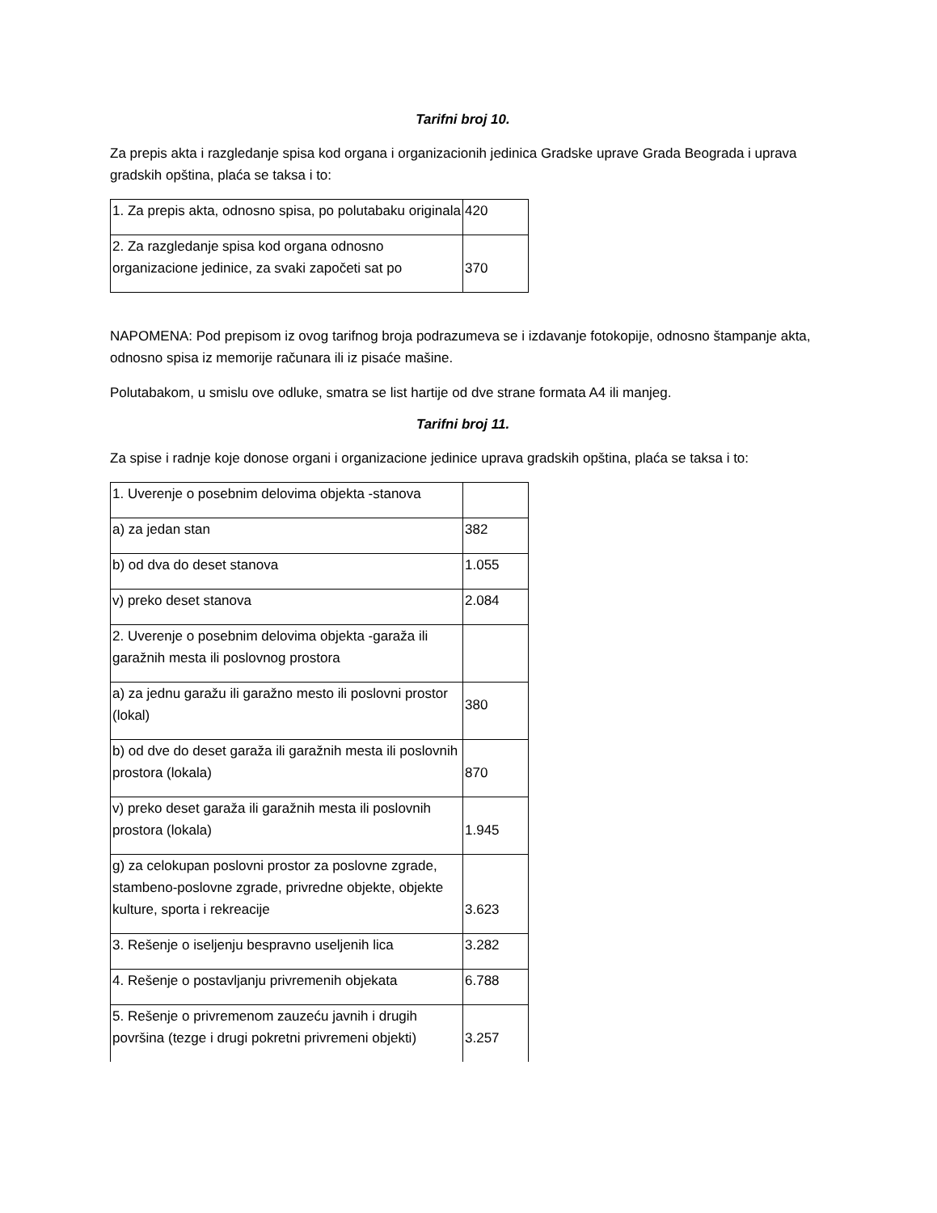Tarifni broj 10.
Za prepis akta i razgledanje spisa kod organa i organizacionih jedinica Gradske uprave Grada Beograda i uprava gradskih opština, plaća se taksa i to:
| 1. Za prepis akta, odnosno spisa, po polutabaku originala | 420 |
| 2. Za razgledanje spisa kod organa odnosno organizacione jedinice, za svaki započeti sat po | 370 |
NAPOMENA: Pod prepisom iz ovog tarifnog broja podrazumeva se i izdavanje fotokopije, odnosno štampanje akta, odnosno spisa iz memorije računara ili iz pisaće mašine.
Polutabakom, u smislu ove odluke, smatra se list hartije od dve strane formata A4 ili manjeg.
Tarifni broj 11.
Za spise i radnje koje donose organi i organizacione jedinice uprava gradskih opština, plaća se taksa i to:
| 1. Uverenje o posebnim delovima objekta -stanova | |
| a) za jedan stan | 382 |
| b) od dva do deset stanova | 1.055 |
| v) preko deset stanova | 2.084 |
| 2. Uverenje o posebnim delovima objekta -garaža ili garažnih mesta ili poslovnog prostora | |
| a) za jednu garažu ili garažno mesto ili poslovni prostor (lokal) | 380 |
| b) od dve do deset garaža ili garažnih mesta ili poslovnih prostora (lokala) | 870 |
| v) preko deset garaža ili garažnih mesta ili poslovnih prostora (lokala) | 1.945 |
| g) za celokupan poslovni prostor za poslovne zgrade, stambeno-poslovne zgrade, privredne objekte, objekte kulture, sporta i rekreacije | 3.623 |
| 3. Rešenje o iseljenju bespravno useljenih lica | 3.282 |
| 4. Rešenje o postavljanju privremenih objekata | 6.788 |
| 5. Rešenje o privremenom zauzeću javnih i drugih površina (tezge i drugi pokretni privremeni objekti) | 3.257 |